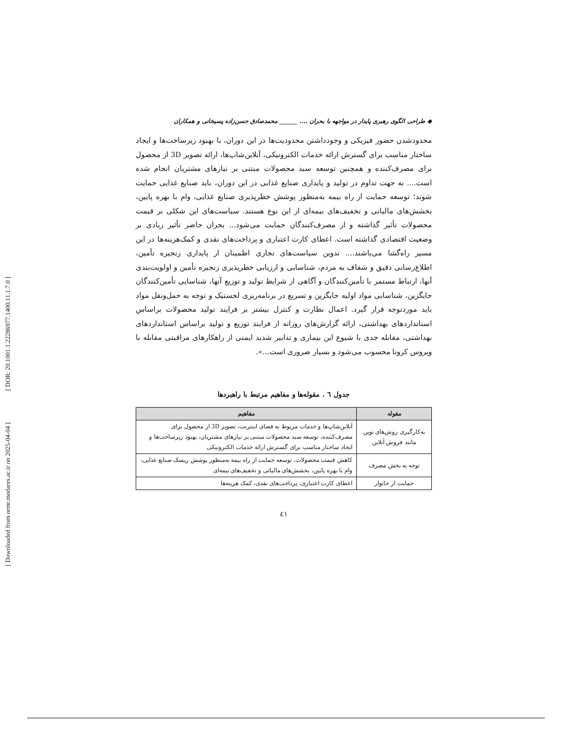[ DOR: 20.1001.1.22286977.1400.11.1.7.0 ]
[ Downloaded from ormr.modares.ac.ir on 2025-04-04 ]
◆ طراحی الگوی رهبری پایدار در مواجهه با بحران .... ______ محمدصادق حسن‌زاده پسیخانی و همکاران
محدودشدن حضور فیزیکی و وجودداشتن محدودیت‌ها در این دوران، با بهبود زیرساخت‌ها و ایجاد ساختار مناسب برای گسترش ارائه خدمات الکترونیکی، آنلاین‌شاپ‌ها، ارائه تصویر 3D از محصول برای مصرف‌کننده و همچنین توسعه سبد محصولات مبتنی بر نیازهای مشتریان انجام شده است.... به جهت تداوم در تولید و پایداری صنایع غذایی در این دوران، باید صنایع غذایی حمایت شوند؛ توسعه حمایت از راه بیمه به‌منظور پوشش خطرپذیری صنایع غذایی، وام با بهره پایین، بخشش‌های مالیاتی و تخفیف‌های بیمه‌ای از این نوع هستند. سیاست‌های این شکلی بر قیمت محصولات تأثیر گذاشته و از مصرف‌کنندگان حمایت می‌شود... بحران حاضر تأثیر زیادی بر وضعیت اقتصادی گذاشته است. اعطای کارت اعتباری و پرداخت‌های نقدی و کمک‌هزینه‌ها در این مسیر راه‌گشا می‌باشند.... تدوین سیاست‌های تجاری اطمینان از پایداری زنجیره تأمین، اطلاع‌رسانی دقیق و شفاف به مردم، شناسایی و ارزیابی خطرپذیری زنجیره تأمین و اولویت‌بندی آنها، ارتباط مستمر با تأمین‌کنندگان و آگاهی از شرایط تولید و توزیع آنها، شناسایی تأمین‌کنندگان جایگزین، شناسایی مواد اولیه جایگزین و تسریع در برنامه‌ریزی لجستیک و توجه به حمل‌ونقل مواد باید موردتوجه قرار گیرد. اعمال نظارت و کنترل بیشتر بر فرایند تولید محصولات براساس استانداردهای بهداشتی، ارائه گزارش‌های روزانه از فرایند توزیع و تولید براساس استانداردهای بهداشتی، مقابله جدی با شیوع این بیماری و تدابیر شدید ایمنی از راهکارهای مراقبتی مقابله با ویروس کرونا محسوب می‌شود و بسیار ضروری است...».
جدول ٦ . مقوله‌ها و مفاهیم مرتبط با راهبردها
| مقوله | مفاهیم |
| --- | --- |
| به‌کارگیری روش‌های نوین مانند فروش آنلاین | آنلاین‌شاپ‌ها و خدمات مربوط به فضای اینترنت، تصویر 3D از محصول برای مصرف‌کننده، توسعه سبد محصولات مبتنی بر نیازهای مشتریان، بهبود زیرساخت‌ها و ایجاد ساختار مناسب برای گسترش ارائه خدمات الکترونیکی |
| توجه به بخش مصرف | کاهش قیمت محصولات، توسعه حمایت از راه بیمه به‌منظور پوشش ریسک صنایع غذایی، وام با بهره پایین، بخشش‌های مالیاتی و تخفیف‌های بیمه‌ای |
| حمایت از خانوار | اعطای کارت اعتباری، پرداخت‌های نقدی، کمک هزینه‌ها |
٤١